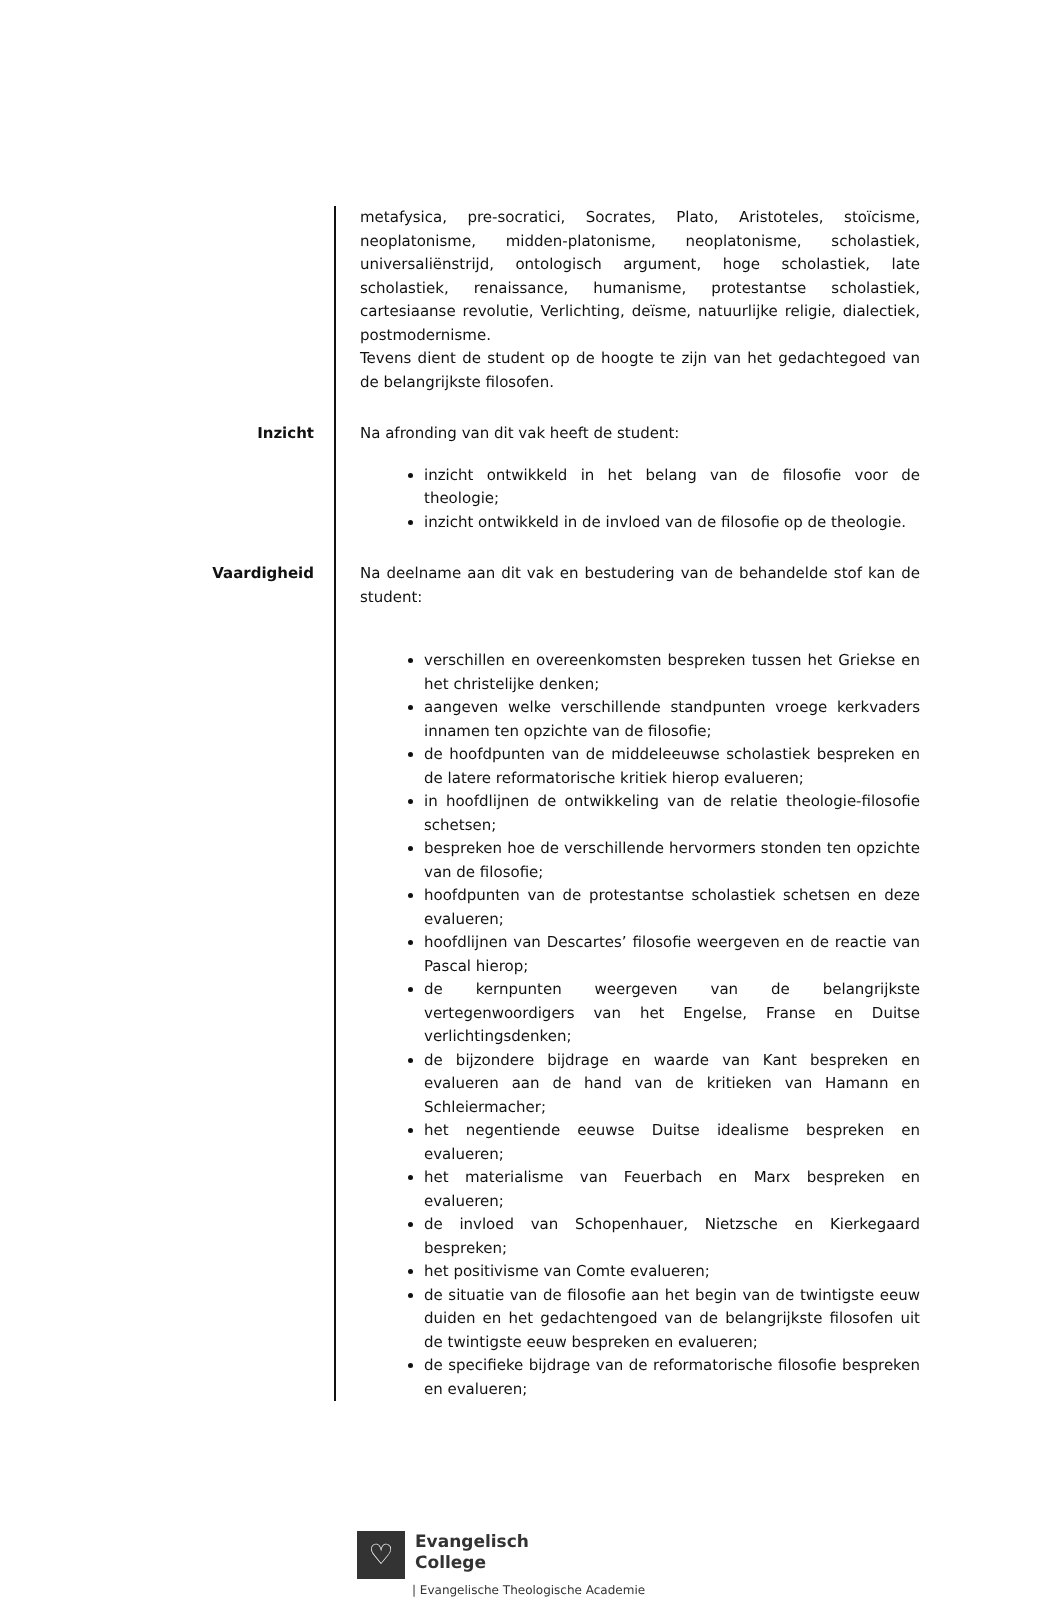metafysica, pre-socratici, Socrates, Plato, Aristoteles, stoïcisme, neoplatonisme, midden-platonisme, neoplatonisme, scholastiek, universaliënstrijd, ontologisch argument, hoge scholastiek, late scholastiek, renaissance, humanisme, protestantse scholastiek, cartesiaanse revolutie, Verlichting, deïsme, natuurlijke religie, dialectiek, postmodernisme.
Tevens dient de student op de hoogte te zijn van het gedachtegoed van de belangrijkste filosofen.
Inzicht Na afronding van dit vak heeft de student:
inzicht ontwikkeld in het belang van de filosofie voor de theologie;
inzicht ontwikkeld in de invloed van de filosofie op de theologie.
Vaardigheid Na deelname aan dit vak en bestudering van de behandelde stof kan de student:
verschillen en overeenkomsten bespreken tussen het Griekse en het christelijke denken;
aangeven welke verschillende standpunten vroege kerkvaders innamen ten opzichte van de filosofie;
de hoofdpunten van de middeleeuwse scholastiek bespreken en de latere reformatorische kritiek hierop evalueren;
in hoofdlijnen de ontwikkeling van de relatie theologie-filosofie schetsen;
bespreken hoe de verschillende hervormers stonden ten opzichte van de filosofie;
hoofdpunten van de protestantse scholastiek schetsen en deze evalueren;
hoofdlijnen van Descartes’ filosofie weergeven en de reactie van Pascal hierop;
de kernpunten weergeven van de belangrijkste vertegenwoordigers van het Engelse, Franse en Duitse verlichtingsdenken;
de bijzondere bijdrage en waarde van Kant bespreken en evalueren aan de hand van de kritieken van Hamann en Schleiermacher;
het negentiende eeuwse Duitse idealisme bespreken en evalueren;
het materialisme van Feuerbach en Marx bespreken en evalueren;
de invloed van Schopenhauer, Nietzsche en Kierkegaard bespreken;
het positivisme van Comte evalueren;
de situatie van de filosofie aan het begin van de twintigste eeuw duiden en het gedachtengoed van de belangrijkste filosofen uit de twintigste eeuw bespreken en evalueren;
de specifieke bijdrage van de reformatorische filosofie bespreken en evalueren;
♡
Evangelisch
College
| Evangelische Theologische Academie